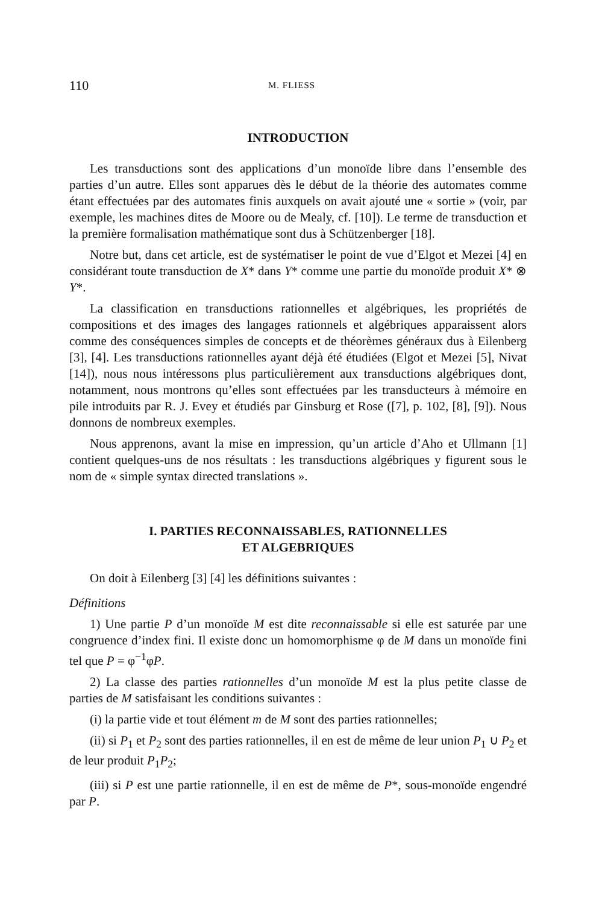110 M. FLIESS
INTRODUCTION
Les transductions sont des applications d’un monoïde libre dans l’ensemble des parties d’un autre. Elles sont apparues dès le début de la théorie des automates comme étant effectuées par des automates finis auxquels on avait ajouté une « sortie » (voir, par exemple, les machines dites de Moore ou de Mealy, cf. [10]). Le terme de transduction et la première formalisation mathématique sont dus à Schützenberger [18].
Notre but, dans cet article, est de systématiser le point de vue d’Elgot et Mezei [4] en considérant toute transduction de X* dans Y* comme une partie du monoïde produit X* ⊗ Y*.
La classification en transductions rationnelles et algébriques, les propriétés de compositions et des images des langages rationnels et algébriques apparaissent alors comme des conséquences simples de concepts et de théorèmes généraux dus à Eilenberg [3], [4]. Les transductions rationnelles ayant déjà été étudiées (Elgot et Mezei [5], Nivat [14]), nous nous intéressons plus particulièrement aux transductions algébriques dont, notamment, nous montrons qu’elles sont effectuées par les transducteurs à mémoire en pile introduits par R. J. Evey et étudiés par Ginsburg et Rose ([7], p. 102, [8], [9]). Nous donnons de nombreux exemples.
Nous apprenons, avant la mise en impression, qu’un article d’Aho et Ullmann [1] contient quelques-uns de nos résultats : les transductions algébriques y figurent sous le nom de « simple syntax directed translations ».
I. PARTIES RECONNAISSABLES, RATIONNELLES
ET ALGEBRIQUES
On doit à Eilenberg [3] [4] les définitions suivantes :
Définitions
1) Une partie P d’un monoïde M est dite reconnaissable si elle est saturée par une congruence d’index fini. Il existe donc un homomorphisme φ de M dans un monoïde fini tel que P = φ<sup>−1</sup>φP.
2) La classe des parties rationnelles d’un monoïde M est la plus petite classe de parties de M satisfaisant les conditions suivantes :
(i) la partie vide et tout élément m de M sont des parties rationnelles;
(ii) si P<sub>1</sub> et P<sub>2</sub> sont des parties rationnelles, il en est de même de leur union P<sub>1</sub> ∪ P<sub>2</sub> et de leur produit P<sub>1</sub>P<sub>2</sub>;
(iii) si P est une partie rationnelle, il en est de même de P*, sous-monoïde engendré par P.